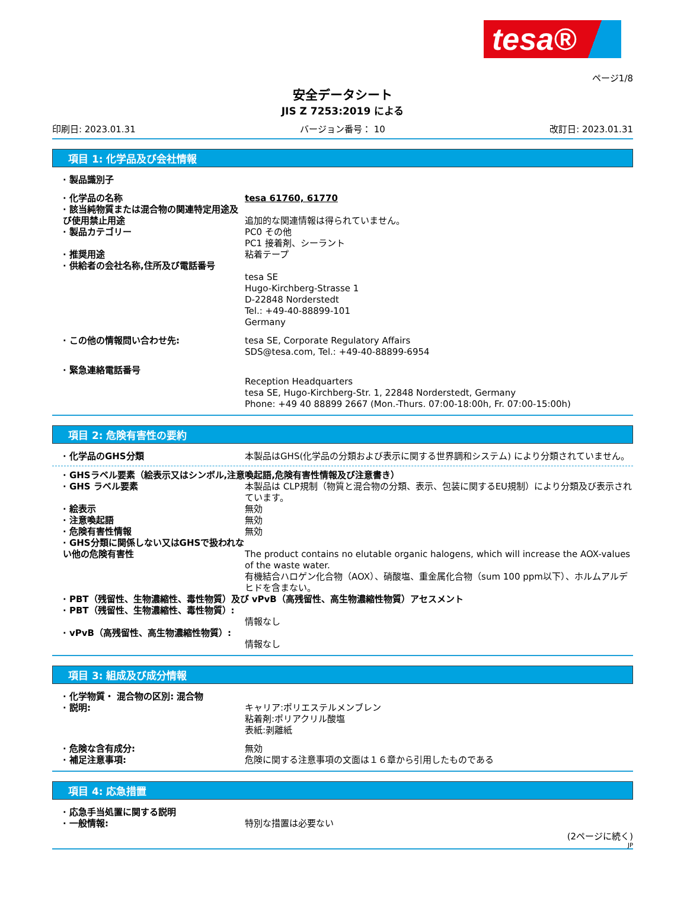tesa®
ページ1/8
安全データシート
JIS Z 7253:2019 による
印刷日: 2023.01.31 バージョン番号： 10 改訂日: 2023.01.31
項目 1: 化学品及び会社情報
· 製品識別子
· 化学品の名称 tesa 61760, 61770
· 該当純物質または混合物の関連特定用途及び使用禁止用途
追加的な関連情報は得られていません。
· 製品カテゴリー PC0 その他
PC1 接着剤、シーラント
· 推奨用途 粘着テープ
· 供給者の会社名称,住所及び電話番号
tesa SE
Hugo-Kirchberg-Strasse 1
D-22848 Norderstedt
Tel.: +49-40-88899-101
Germany
· この他の情報問い合わせ先: tesa SE, Corporate Regulatory Affairs
SDS@tesa.com, Tel.: +49-40-88899-6954
· 緊急連絡電話番号
Reception Headquarters
tesa SE, Hugo-Kirchberg-Str. 1, 22848 Norderstedt, Germany
Phone: +49 40 88899 2667 (Mon.-Thurs. 07:00-18:00h, Fr. 07:00-15:00h)
項目 2: 危険有害性の要約
· 化学品のGHS分類 本製品はGHS(化学品の分類および表示に関する世界調和システム) により分類されていません。
· GHSラベル要素（絵表示又はシンボル,注意喚起語,危険有害性情報及び注意書き）
· GHS ラベル要素 本製品は CLP規制（物質と混合物の分類、表示、包装に関するEU規制）により分類及び表示されています。
· 絵表示 無効
· 注意喚起語 無効
· 危険有害性情報 無効
· GHS分類に関係しない又はGHSで扱われない他の危険有害性
The product contains no elutable organic halogens, which will increase the AOX-values of the waste water.
有機結合ハロゲン化合物（AOX）、硝酸塩、重金属化合物（sum 100 ppm以下）、ホルムアルデヒドを含まない。
· PBT（残留性、生物濃縮性、毒性物質）及び vPvB（高残留性、高生物濃縮性物質）アセスメント
· PBT（残留性、生物濃縮性、毒性物質）:
情報なし
· vPvB（高残留性、高生物濃縮性物質）:
情報なし
項目 3: 組成及び成分情報
· 化学物質・ 混合物の区別: 混合物
· 説明: キャリア:ポリエステルメンブレン
粘着剤:ポリアクリル酸塩
表紙:剥離紙
· 危険な含有成分: 無効
· 補足注意事項: 危険に関する注意事項の文面は１６章から引用したものである
項目 4: 応急措置
· 応急手当処置に関する説明
· 一般情報: 特別な措置は必要ない
(2ページに続く)
JP